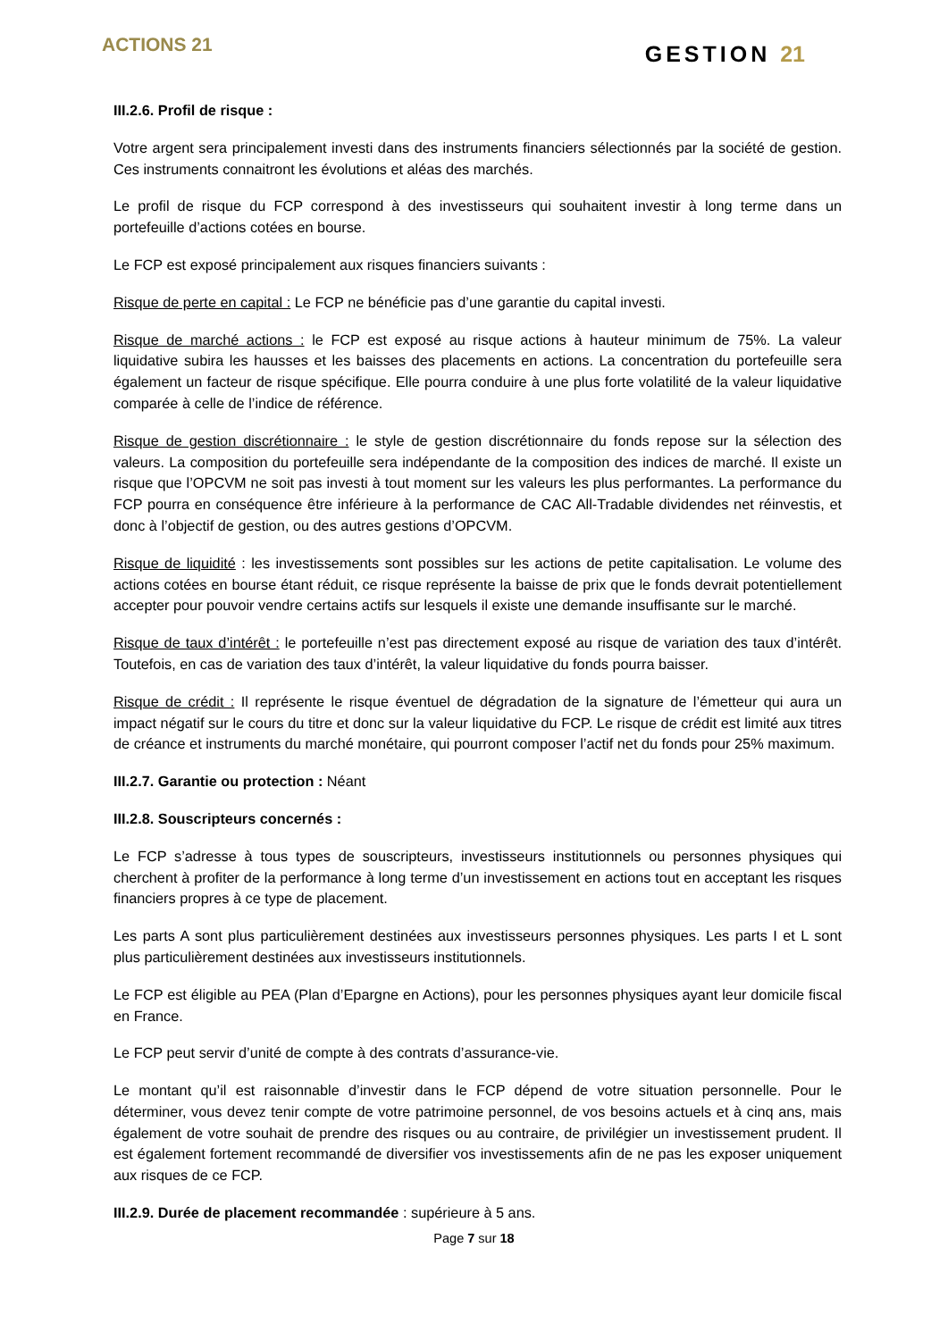ACTIONS 21
GESTION 21
III.2.6. Profil de risque :
Votre argent sera principalement investi dans des instruments financiers sélectionnés par la société de gestion. Ces instruments connaitront les évolutions et aléas des marchés.
Le profil de risque du FCP correspond à des investisseurs qui souhaitent investir à long terme dans un portefeuille d’actions cotées en bourse.
Le FCP est exposé principalement aux risques financiers suivants :
Risque de perte en capital : Le FCP ne bénéficie pas d’une garantie du capital investi.
Risque de marché actions : le FCP est exposé au risque actions à hauteur minimum de 75%. La valeur liquidative subira les hausses et les baisses des placements en actions. La concentration du portefeuille sera également un facteur de risque spécifique. Elle pourra conduire à une plus forte volatilité de la valeur liquidative comparée à celle de l’indice de référence.
Risque de gestion discrétionnaire : le style de gestion discrétionnaire du fonds repose sur la sélection des valeurs. La composition du portefeuille sera indépendante de la composition des indices de marché. Il existe un risque que l’OPCVM ne soit pas investi à tout moment sur les valeurs les plus performantes. La performance du FCP pourra en conséquence être inférieure à la performance de CAC All-Tradable dividendes net réinvestis, et donc à l’objectif de gestion, ou des autres gestions d’OPCVM.
Risque de liquidité : les investissements sont possibles sur les actions de petite capitalisation. Le volume des actions cotées en bourse étant réduit, ce risque représente la baisse de prix que le fonds devrait potentiellement accepter pour pouvoir vendre certains actifs sur lesquels il existe une demande insuffisante sur le marché.
Risque de taux d’intérêt : le portefeuille n’est pas directement exposé au risque de variation des taux d’intérêt. Toutefois, en cas de variation des taux d’intérêt, la valeur liquidative du fonds pourra baisser.
Risque de crédit : Il représente le risque éventuel de dégradation de la signature de l’émetteur qui aura un impact négatif sur le cours du titre et donc sur la valeur liquidative du FCP. Le risque de crédit est limité aux titres de créance et instruments du marché monétaire, qui pourront composer l’actif net du fonds pour 25% maximum.
III.2.7. Garantie ou protection : Néant
III.2.8. Souscripteurs concernés :
Le FCP s’adresse à tous types de souscripteurs, investisseurs institutionnels ou personnes physiques qui cherchent à profiter de la performance à long terme d’un investissement en actions tout en acceptant les risques financiers propres à ce type de placement.
Les parts A sont plus particulièrement destinées aux investisseurs personnes physiques. Les parts I et L sont plus particulièrement destinées aux investisseurs institutionnels.
Le FCP est éligible au PEA (Plan d’Epargne en Actions), pour les personnes physiques ayant leur domicile fiscal en France.
Le FCP peut servir d’unité de compte à des contrats d’assurance-vie.
Le montant qu’il est raisonnable d’investir dans le FCP dépend de votre situation personnelle. Pour le déterminer, vous devez tenir compte de votre patrimoine personnel, de vos besoins actuels et à cinq ans, mais également de votre souhait de prendre des risques ou au contraire, de privilégier un investissement prudent. Il est également fortement recommandé de diversifier vos investissements afin de ne pas les exposer uniquement aux risques de ce FCP.
III.2.9. Durée de placement recommandée : supérieure à 5 ans.
Page 7 sur 18